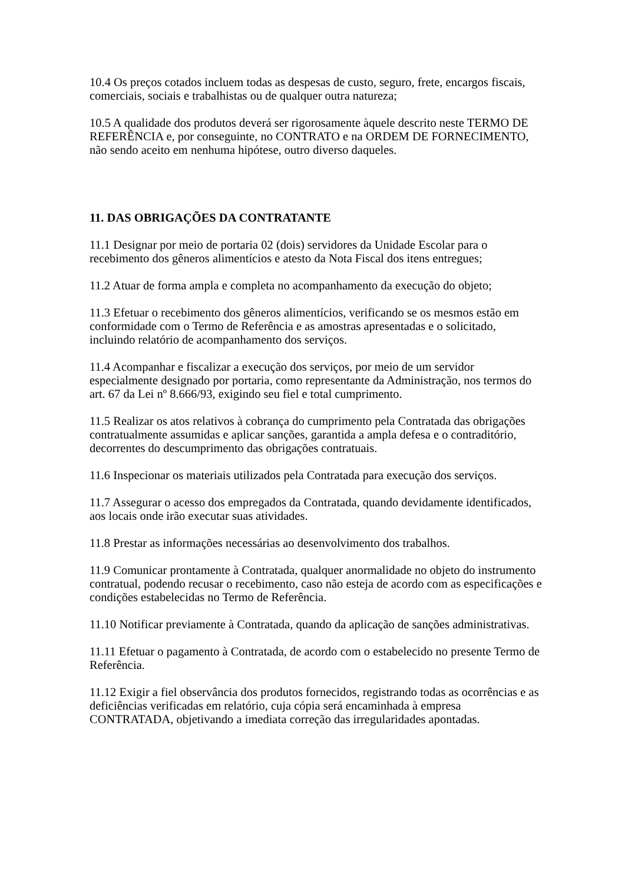10.4 Os preços cotados incluem todas as despesas de custo, seguro, frete, encargos fiscais, comerciais, sociais e trabalhistas ou de qualquer outra natureza;
10.5 A qualidade dos produtos deverá ser rigorosamente àquele descrito neste TERMO DE REFERÊNCIA e, por conseguinte, no CONTRATO e na ORDEM DE FORNECIMENTO, não sendo aceito em nenhuma hipótese, outro diverso daqueles.
11. DAS OBRIGAÇÕES DA CONTRATANTE
11.1 Designar por meio de portaria 02 (dois) servidores da Unidade Escolar para o recebimento dos gêneros alimentícios e atesto da Nota Fiscal dos itens entregues;
11.2 Atuar de forma ampla e completa no acompanhamento da execução do objeto;
11.3 Efetuar o recebimento dos gêneros alimentícios, verificando se os mesmos estão em conformidade com o Termo de Referência e as amostras apresentadas e o solicitado, incluindo relatório de acompanhamento dos serviços.
11.4 Acompanhar e fiscalizar a execução dos serviços, por meio de um servidor especialmente designado por portaria, como representante da Administração, nos termos do art. 67 da Lei nº 8.666/93, exigindo seu fiel e total cumprimento.
11.5 Realizar os atos relativos à cobrança do cumprimento pela Contratada das obrigações contratualmente assumidas e aplicar sanções, garantida a ampla defesa e o contraditório, decorrentes do descumprimento das obrigações contratuais.
11.6 Inspecionar os materiais utilizados pela Contratada para execução dos serviços.
11.7 Assegurar o acesso dos empregados da Contratada, quando devidamente identificados, aos locais onde irão executar suas atividades.
11.8 Prestar as informações necessárias ao desenvolvimento dos trabalhos.
11.9 Comunicar prontamente à Contratada, qualquer anormalidade no objeto do instrumento contratual, podendo recusar o recebimento, caso não esteja de acordo com as especificações e condições estabelecidas no Termo de Referência.
11.10 Notificar previamente à Contratada, quando da aplicação de sanções administrativas.
11.11 Efetuar o pagamento à Contratada, de acordo com o estabelecido no presente Termo de Referência.
11.12 Exigir a fiel observância dos produtos fornecidos, registrando todas as ocorrências e as deficiências verificadas em relatório, cuja cópia será encaminhada à empresa CONTRATADA, objetivando a imediata correção das irregularidades apontadas.